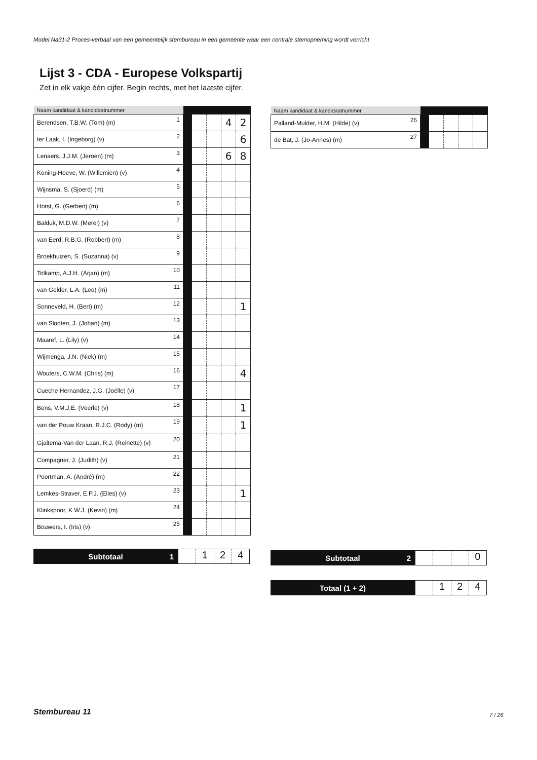Model Na31-2 Proces-verbaal van een gemeentelijk stembureau in een gemeente waar een centrale stemopneming wordt verricht
Lijst 3 - CDA - Europese Volkspartij
Zet in elk vakje één cijfer. Begin rechts, met het laatste cijfer.
| Naam kandidaat & kandidaatnummer | | | | | | |
| --- | --- | --- | --- | --- | --- | --- |
| Berendsen, T.B.W. (Tom) (m) | 1 | | | | 4 | 2 |
| ter Laak, I. (Ingeborg) (v) | 2 | | | | | 6 |
| Lenaers, J.J.M. (Jeroen) (m) | 3 | | | | 6 | 8 |
| Koning-Hoeve, W. (Willemien) (v) | 4 | | | | | |
| Wijnsma, S. (Sjoerd) (m) | 5 | | | | | |
| Horst, G. (Gerben) (m) | 6 | | | | | |
| Balduk, M.D.W. (Merel) (v) | 7 | | | | | |
| van Eerd, R.B.G. (Robbert) (m) | 8 | | | | | |
| Broekhuizen, S. (Suzanna) (v) | 9 | | | | | |
| Tolkamp, A.J.H. (Arjan) (m) | 10 | | | | | |
| van Gelder, L.A. (Leo) (m) | 11 | | | | | |
| Sonneveld, H. (Bert) (m) | 12 | | | | | 1 |
| van Slooten, J. (Johan) (m) | 13 | | | | | |
| Maaref, L. (Lily) (v) | 14 | | | | | |
| Wijmenga, J.N. (Niek) (m) | 15 | | | | | |
| Wouters, C.W.M. (Chris) (m) | 16 | | | | | 4 |
| Cueche Hernandez, J.G. (Joëlle) (v) | 17 | | | | | |
| Bens, V.M.J.E. (Veerle) (v) | 18 | | | | | 1 |
| van der Pouw Kraan, R.J.C. (Rody) (m) | 19 | | | | | 1 |
| Gjaltema-Van der Laan, R.J. (Reinette) (v) | 20 | | | | | |
| Compagner, J. (Judith) (v) | 21 | | | | | |
| Poortman, A. (André) (m) | 22 | | | | | |
| Lemkes-Straver, E.P.J. (Elies) (v) | 23 | | | | | 1 |
| Klinkspoor, K.W.J. (Kevin) (m) | 24 | | | | | |
| Bouwers, I. (Iris) (v) | 25 | | | | | |
| Naam kandidaat & kandidaatnummer | | | | | | |
| --- | --- | --- | --- | --- | --- | --- |
| Palland-Mulder, H.M. (Hilde) (v) | 26 | | | | | |
| de Bat, J. (Jo-Annes) (m) | 27 | | | | | |
Subtotaal 1
1 2 4
Subtotaal 2
0
Totaal (1 + 2)
1 2 4
Stembureau 11 7 / 26